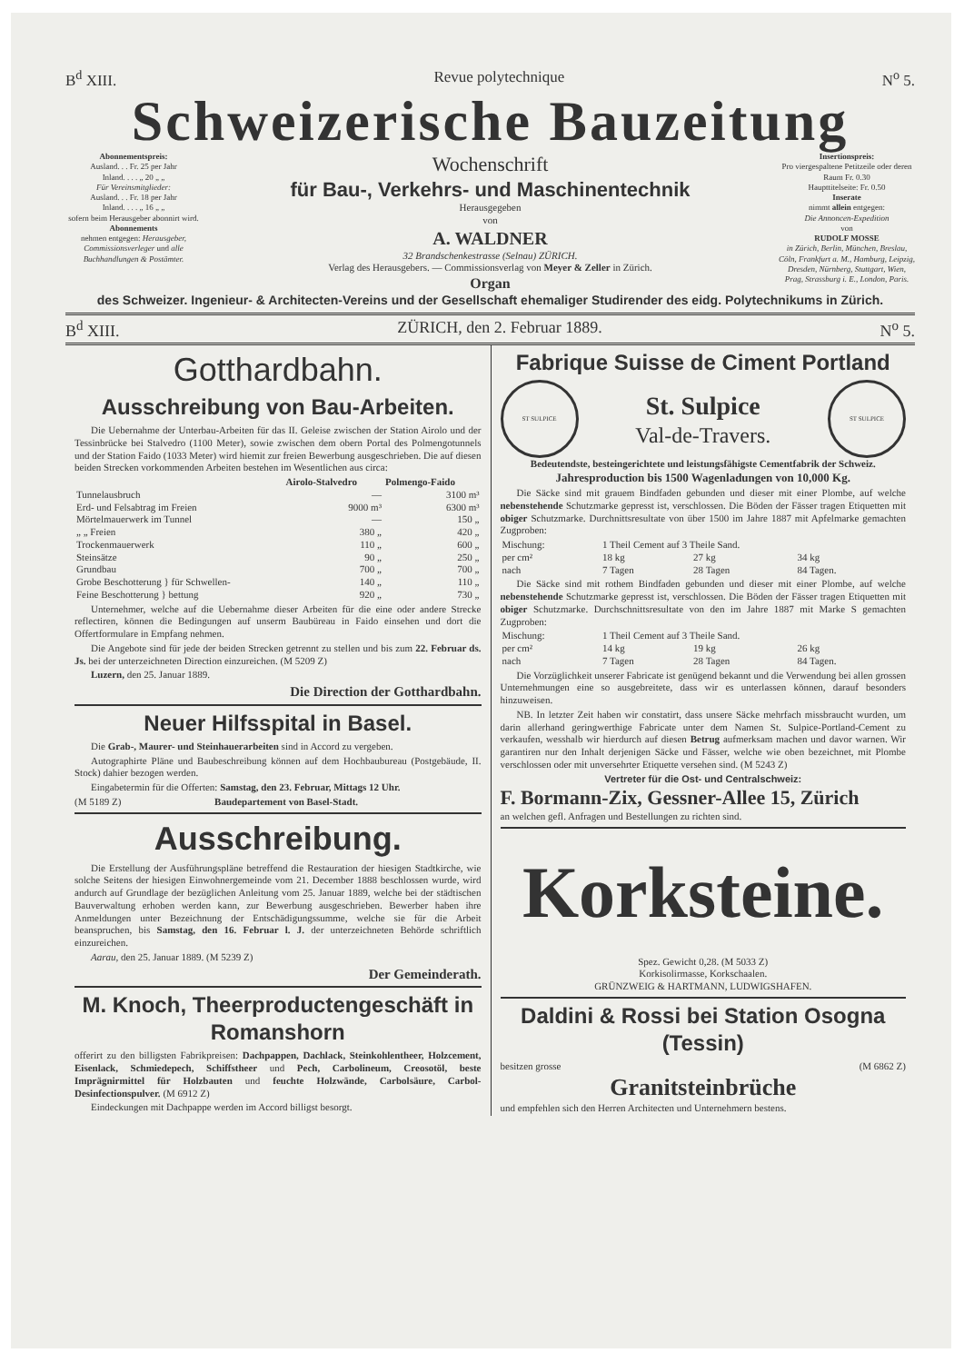B<sup>d</sup> XIII. Revue polytechnique N<sup>o</sup> 5.
Schweizerische Bauzeitung
Abonnementspreis:
Ausland. . . Fr. 25 per Jahr
Inland. . . . „ 20 „ „
Für Vereinsmitglieder:
Ausland. . . Fr. 18 per Jahr
Inland. . . . „ 16 „ „
sofern beim Herausgeber abonnirt wird.
Abonnements
nehmen entgegen: Herausgeber, Commissionsverleger und alle Buchhandlungen & Postämter.
Wochenschrift
für Bau-, Verkehrs- und Maschinentechnik
Herausgegeben
von
A. WALDNER
32 Brandschenkestrasse (Selnau) ZÜRICH.
Verlag des Herausgebers. — Commissionsverlag von Meyer & Zeller in Zürich.
Organ
Insertionspreis:
Pro viergespaltene Petitzeile oder deren Raum Fr. 0.30
Haupttitelseite: Fr. 0.50
Inserate
nimmt allein entgegen:
Die Annoncen-Expedition
von
RUDOLF MOSSE
in Zürich, Berlin, München, Breslau, Cöln, Frankfurt a. M., Hamburg, Leipzig, Dresden, Nürnberg, Stuttgart, Wien, Prag, Strassburg i. E., London, Paris.
des Schweizer. Ingenieur- & Architecten-Vereins und der Gesellschaft ehemaliger Studirender des eidg. Polytechnikums in Zürich.
B<sup>d</sup> XIII. ZÜRICH, den 2. Februar 1889. N<sup>o</sup> 5.
Gotthardbahn.
Ausschreibung von Bau-Arbeiten.
Die Uebernahme der Unterbau-Arbeiten für das II. Geleise zwischen der Station Airolo und der Tessinbrücke bei Stalvedro (1100 Meter), sowie zwischen dem obern Portal des Polmengotunnels und der Station Faido (1033 Meter) wird hiemit zur freien Bewerbung ausgeschrieben. Die auf diesen beiden Strecken vorkommenden Arbeiten bestehen im Wesentlichen aus circa:
| | Airolo-Stalvedro | Polmengo-Faido |
| --- | --- | --- |
| Tunnelausbruch | — | 3100 m³ |
| Erd- und Felsabtrag im Freien | 9000 m³ | 6300 m³ |
| Mörtelmauerwerk im Tunnel | — | 150 „ |
| „ „ Freien | 380 „ | 420 „ |
| Trockenmauerwerk | 110 „ | 600 „ |
| Steinsätze | 90 „ | 250 „ |
| Grundbau | 700 „ | 700 „ |
| Grobe Beschotterung } für Schwellen- | 140 „ | 110 „ |
| Feine Beschotterung } bettung | 920 „ | 730 „ |
Unternehmer, welche auf die Uebernahme dieser Arbeiten für die eine oder andere Strecke reflectiren, können die Bedingungen auf unserm Baubüreau in Faido einsehen und dort die Offertformulare in Empfang nehmen.
Die Angebote sind für jede der beiden Strecken getrennt zu stellen und bis zum 22. Februar ds. Js. bei der unterzeichneten Direction einzureichen. (M 5209 Z)
Luzern, den 25. Januar 1889.
Die Direction der Gotthardbahn.
Neuer Hilfsspital in Basel.
Die Grab-, Maurer- und Steinhauerarbeiten sind in Accord zu vergeben.
Autographirte Pläne und Baubeschreibung können auf dem Hochbaubureau (Postgebäude, II. Stock) dahier bezogen werden.
Eingabetermin für die Offerten: Samstag, den 23. Februar, Mittags 12 Uhr.
(M 5189 Z) Baudepartement von Basel-Stadt.
Ausschreibung.
Die Erstellung der Ausführungspläne betreffend die Restauration der hiesigen Stadtkirche, wie solche Seitens der hiesigen Einwohnergemeinde vom 21. December 1888 beschlossen wurde, wird andurch auf Grundlage der bezüglichen Anleitung vom 25. Januar 1889, welche bei der städtischen Bauverwaltung erhoben werden kann, zur Bewerbung ausgeschrieben. Bewerber haben ihre Anmeldungen unter Bezeichnung der Entschädigungssumme, welche sie für die Arbeit beanspruchen, bis Samstag, den 16. Februar l. J. der unterzeichneten Behörde schriftlich einzureichen.
Aarau, den 25. Januar 1889. (M 5239 Z)
Der Gemeinderath.
M. Knoch, Theerproductengeschäft in Romanshorn
offerirt zu den billigsten Fabrikpreisen: Dachpappen, Dachlack, Steinkohlentheer, Holzcement, Eisenlack, Schmiedepech, Schiffstheer und Pech, Carbolineum, Creosotöl, beste Imprägnirmittel für Holzbauten und feuchte Holzwände, Carbolsäure, Carbol-Desinfectionspulver. (M 6912 Z)
Eindeckungen mit Dachpappe werden im Accord billigst besorgt.
Fabrique Suisse de Ciment Portland
ST SULPICE
St. Sulpice
Val-de-Travers.
ST SULPICE
Bedeutendste, besteingerichtete und leistungsfähigste Cementfabrik der Schweiz.
Jahresproduction bis 1500 Wagenladungen von 10,000 Kg.
Die Säcke sind mit grauem Bindfaden gebunden und dieser mit einer Plombe, auf welche nebenstehende Schutzmarke gepresst ist, verschlossen. Die Böden der Fässer tragen Etiquetten mit obiger Schutzmarke. Durchnittsresultate von über 1500 im Jahre 1887 mit Apfelmarke gemachten Zugproben:
| Mischung: | 1 Theil Cement auf 3 Theile Sand. | | |
| per cm² | 18 kg | 27 kg | 34 kg |
| nach | 7 Tagen | 28 Tagen | 84 Tagen. |
Die Säcke sind mit rothem Bindfaden gebunden und dieser mit einer Plombe, auf welche nebenstehende Schutzmarke gepresst ist, verschlossen. Die Böden der Fässer tragen Etiquetten mit obiger Schutzmarke. Durchschnittsresultate von den im Jahre 1887 mit Marke S gemachten Zugproben:
| Mischung: | 1 Theil Cement auf 3 Theile Sand. | | |
| per cm² | 14 kg | 19 kg | 26 kg |
| nach | 7 Tagen | 28 Tagen | 84 Tagen. |
Die Vorzüglichkeit unserer Fabricate ist genügend bekannt und die Verwendung bei allen grossen Unternehmungen eine so ausgebreitete, dass wir es unterlassen können, darauf besonders hinzuweisen.
NB. In letzter Zeit haben wir constatirt, dass unsere Säcke mehrfach missbraucht wurden, um darin allerhand geringwerthige Fabricate unter dem Namen St. Sulpice-Portland-Cement zu verkaufen, wesshalb wir hierdurch auf diesen Betrug aufmerksam machen und davor warnen. Wir garantiren nur den Inhalt derjenigen Säcke und Fässer, welche wie oben bezeichnet, mit Plombe verschlossen oder mit unversehrter Etiquette versehen sind. (M 5243 Z)
Vertreter für die Ost- und Centralschweiz:
F. Bormann-Zix, Gessner-Allee 15, Zürich
an welchen gefl. Anfragen und Bestellungen zu richten sind.
Korksteine.
Spez. Gewicht 0,28. (M 5033 Z)
Korkisolirmasse, Korkschaalen.
GRÜNZWEIG & HARTMANN, LUDWIGSHAFEN.
Daldini & Rossi bei Station Osogna (Tessin)
besitzen grosse (M 6862 Z)
Granitsteinbrüche
und empfehlen sich den Herren Architecten und Unternehmern bestens.